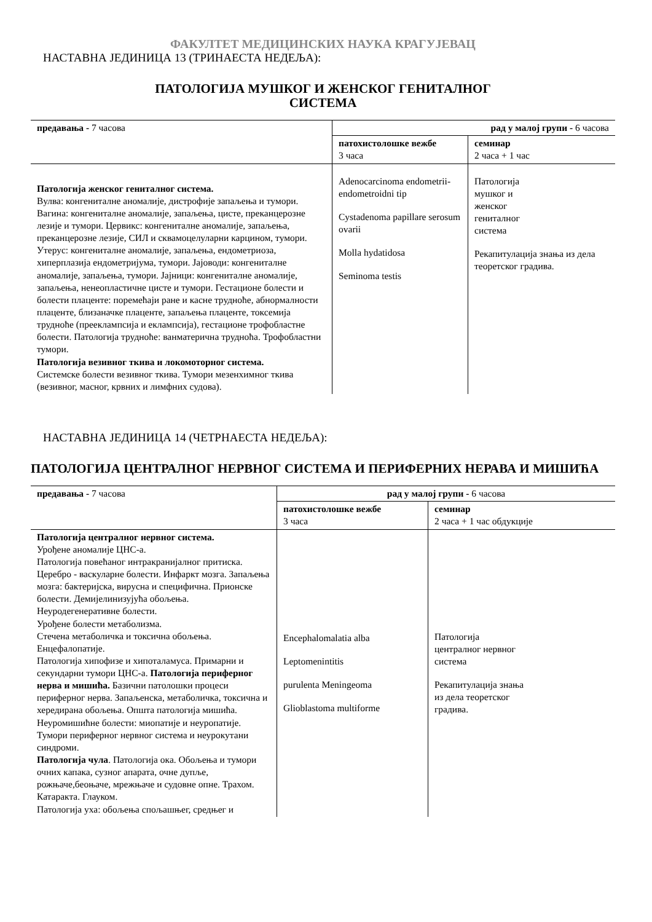ФАКУЛТЕТ МЕДИЦИНСКИХ НАУКА КРАГУЈЕВАЦ
НАСТАВНА ЈЕДИНИЦА 13 (ТРИНАЕСТА НЕДЕЉА):
ПАТОЛОГИЈА МУШКОГ И ЖЕНСКОГ ГЕНИТАЛНОГ
СИСТЕМА
| предавања - 7 часова | рад у малој групи - 6 часова | |
| | патохистолошке вежбе 3 часа | семинар 2 часа + 1 час |
| Патологија женског гениталног система. Вулва: конгениталне аномалије, дистрофије запаљења и тумори. Вагина: конгениталне аномалије, запаљења, цисте, преканцерозне лезије и тумори. Цервикс: конгениталне аномалије, запаљења, преканцерозне лезије, СИЛ и сквамоцелуларни карцином, тумори. Утерус: конгениталне аномалије, запаљења, ендометриоза, хиперплазија ендометријума, тумори. Јајоводи: конгениталне аномалије, запаљења, тумори. Јајници: конгениталне аномалије, запаљења, ненеопластичне цисте и тумори. Гестационе болести и болести плаценте: поремећаји ране и касне трудноће, абнормалности плаценте, близаначке плаценте, запаљења плаценте, токсемија трудноће (прееклампсија и еклампсија), гестационе трофобластне болести. Патологија трудноће: ванматерична трудноћа. Трофобластни тумори. Патологија везивног ткива и локомоторног система. Системске болести везивног ткива. Тумори мезенхимног ткива (везивног, масног, крвних и лимфних судова). | Adenocarcinoma endometrii- endometroidni tip Cystadenoma papillare serosum ovarii Molla hydatidosa Seminoma testis | Патологија мушког и женског гениталног система Рекапитулација знања из дела теоретског градива. |
НАСТАВНА ЈЕДИНИЦА 14 (ЧЕТРНАЕСТА НЕДЕЉА):
ПАТОЛОГИЈА ЦЕНТРАЛНОГ НЕРВНОГ СИСТЕМА И ПЕРИФЕРНИХ НЕРАВА И МИШИЋА
| предавања - 7 часова | рад у малој групи - 6 часова | |
| | патохистолошке вежбе 3 часа | семинар 2 часа + 1 час обдукције |
| Патологија централног нервног система. Урођене аномалије ЦНС-а. Патологија повећаног интракранијалног притиска. Церебро - васкуларне болести. Инфаркт мозга. Запаљења мозга: бактеријска, вирусна и специфична. Прионске болести. Демијелинизујућа обољења. Неуродегенеративне болести. Урођене болести метаболизма. Стечена метаболичка и токсична обољења. Енцефалопатије. Патологија хипофизе и хипоталамуса. Примарни и секундарни тумори ЦНС-а. Патологија периферног нерва и мишића. Базични патолошки процеси периферног нерва. Запаљенска, метаболичка, токсична и хередирана обољења. Општа патологија мишића. Неуромишићне болести: миопатије и неуропатије. Тумори периферног нервног система и неурокутани синдроми. Патологија чула . Патологија ока. Обољења и тумори очних капака, сузног апарата, очне дупље, рожњаче,беоњаче, мрежњаче и судовне опне. Трахом. Катаракта. Глауком. Патологија уха: обољења спољашњег, средњег и | Encephalomalatia alba Leptomenintitis purulenta Meningeoma Glioblastoma multiforme | Патологија централног нервног система Рекапитулација знања из дела теоретског градива. |